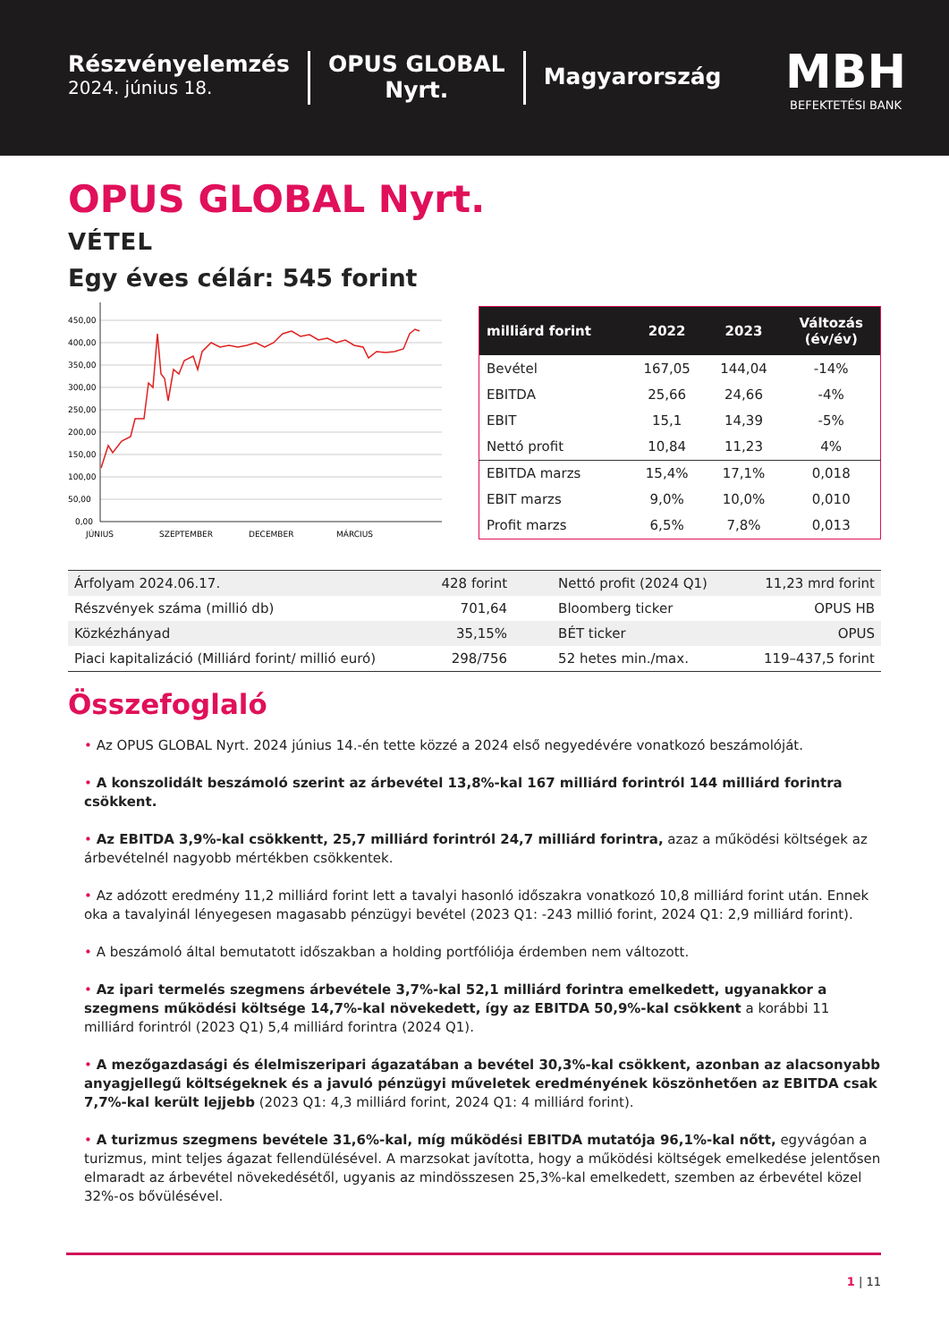Részvényelemzés
2024. június 18.
OPUS GLOBAL
Nyrt.
Magyarország
MBH
BEFEKTETÉSI BANK
OPUS GLOBAL Nyrt.
VÉTEL
Egy éves célár: 545 forint
450,00
400,00
350,00
300,00
250,00
200,00
150,00
100,00
50,00
0,00
JÚNIUS
SZEPTEMBER
DECEMBER
MÁRCIUS
| milliárd forint | 2022 | 2023 | Változás (év/év) |
| --- | --- | --- | --- |
| Bevétel | 167,05 | 144,04 | -14% |
| EBITDA | 25,66 | 24,66 | -4% |
| EBIT | 15,1 | 14,39 | -5% |
| Nettó profit | 10,84 | 11,23 | 4% |
| EBITDA marzs | 15,4% | 17,1% | 0,018 |
| EBIT marzs | 9,0% | 10,0% | 0,010 |
| Profit marzs | 6,5% | 7,8% | 0,013 |
| Árfolyam 2024.06.17. | 428 forint | Nettó profit (2024 Q1) | 11,23 mrd forint |
| Részvények száma (millió db) | 701,64 | Bloomberg ticker | OPUS HB |
| Közkézhányad | 35,15% | BÉT ticker | OPUS |
| Piaci kapitalizáció (Milliárd forint/ millió euró) | 298/756 | 52 hetes min./max. | 119–437,5 forint |
Összefoglaló
• Az OPUS GLOBAL Nyrt. 2024 június 14.-én tette közzé a 2024 első negyedévére vonatkozó beszámolóját.
• A konszolidált beszámoló szerint az árbevétel 13,8%-kal 167 milliárd forintról 144 milliárd forintra csökkent.
• Az EBITDA 3,9%-kal csökkentt, 25,7 milliárd forintról 24,7 milliárd forintra, azaz a működési költségek az árbevételnél nagyobb mértékben csökkentek.
• Az adózott eredmény 11,2 milliárd forint lett a tavalyi hasonló időszakra vonatkozó 10,8 milliárd forint után. Ennek oka a tavalyinál lényegesen magasabb pénzügyi bevétel (2023 Q1: -243 millió forint, 2024 Q1: 2,9 milliárd forint).
• A beszámoló által bemutatott időszakban a holding portfóliója érdemben nem változott.
• Az ipari termelés szegmens árbevétele 3,7%-kal 52,1 milliárd forintra emelkedett, ugyanakkor a szegmens működési költsége 14,7%-kal növekedett, így az EBITDA 50,9%-kal csökkent a korábbi 11 milliárd forintról (2023 Q1) 5,4 milliárd forintra (2024 Q1).
• A mezőgazdasági és élelmiszeripari ágazatában a bevétel 30,3%-kal csökkent, azonban az alacsonyabb anyagjellegű költségeknek és a javuló pénzügyi műveletek eredményének köszönhetően az EBITDA csak 7,7%-kal került lejjebb (2023 Q1: 4,3 milliárd forint, 2024 Q1: 4 milliárd forint).
• A turizmus szegmens bevétele 31,6%-kal, míg működési EBITDA mutatója 96,1%-kal nőtt, egyvágóan a turizmus, mint teljes ágazat fellendülésével. A marzsokat javította, hogy a működési költségek emelkedése jelentősen elmaradt az árbevétel növekedésétől, ugyanis az mindösszesen 25,3%-kal emelkedett, szemben az érbevétel közel 32%-os bővülésével.
1 | 11